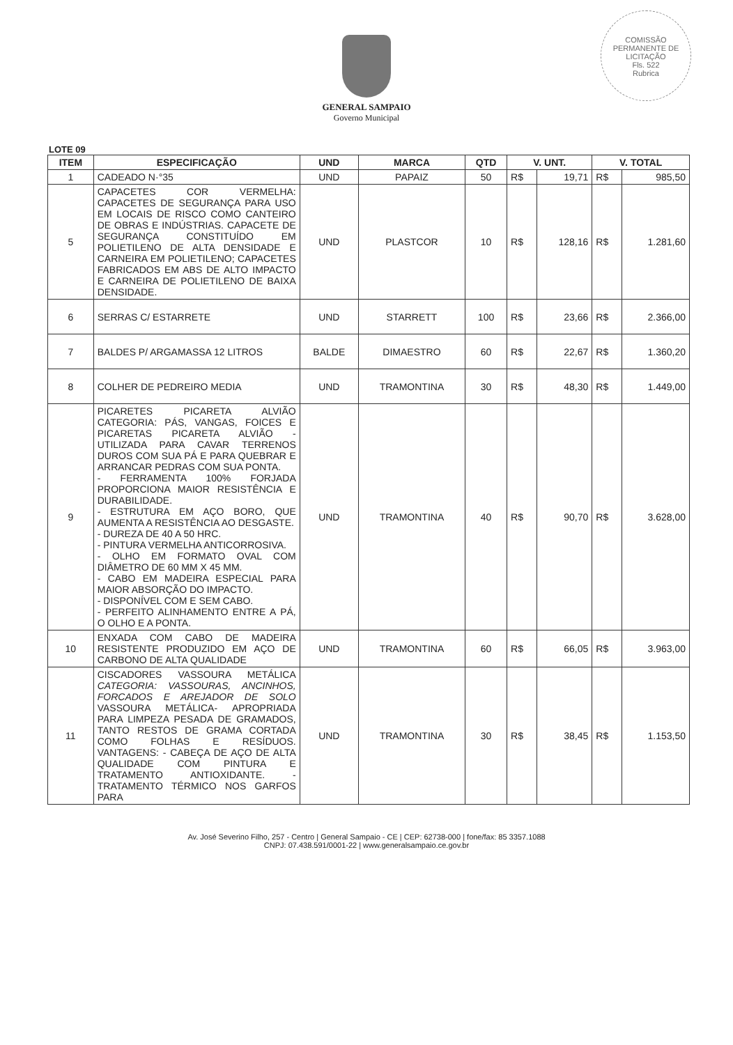COMISSÃO PERMANENTE DE LICITAÇÃO
Fls. 522
Rubrica
GENERAL SAMPAIO
Governo Municipal
LOTE 09
| ITEM | ESPECIFICAÇÃO | UND | MARCA | QTD | V. UNT. | | V. TOTAL | |
| --- | --- | --- | --- | --- | --- | --- | --- | --- |
| 1 | CADEADO N·°35 | UND | PAPAIZ | 50 | R$ | 19,71 | R$ | 985,50 |
| 5 | CAPACETES COR VERMELHA: CAPACETES DE SEGURANÇA PARA USO EM LOCAIS DE RISCO COMO CANTEIRO DE OBRAS E INDÚSTRIAS. CAPACETE DE SEGURANÇA CONSTITUÍDO EM POLIETILENO DE ALTA DENSIDADE E CARNEIRA EM POLIETILENO; CAPACETES FABRICADOS EM ABS DE ALTO IMPACTO E CARNEIRA DE POLIETILENO DE BAIXA DENSIDADE. | UND | PLASTCOR | 10 | R$ | 128,16 | R$ | 1.281,60 |
| 6 | SERRAS C/ ESTARRETE | UND | STARRETT | 100 | R$ | 23,66 | R$ | 2.366,00 |
| 7 | BALDES P/ ARGAMASSA 12 LITROS | BALDE | DIMAESTRO | 60 | R$ | 22,67 | R$ | 1.360,20 |
| 8 | COLHER DE PEDREIRO MEDIA | UND | TRAMONTINA | 30 | R$ | 48,30 | R$ | 1.449,00 |
| 9 | PICARETES PICARETA ALVIÃO CATEGORIA: PÁS, VANGAS, FOICES E PICARETAS PICARETA ALVIÃO - UTILIZADA PARA CAVAR TERRENOS DUROS COM SUA PÁ E PARA QUEBRAR E ARRANCAR PEDRAS COM SUA PONTA. - FERRAMENTA 100% FORJADA PROPORCIONA MAIOR RESISTÊNCIA E DURABILIDADE. - ESTRUTURA EM AÇO BORO, QUE AUMENTA A RESISTÊNCIA AO DESGASTE. - DUREZA DE 40 A 50 HRC. - PINTURA VERMELHA ANTICORROSIVA. - OLHO EM FORMATO OVAL COM DIÂMETRO DE 60 MM X 45 MM. - CABO EM MADEIRA ESPECIAL PARA MAIOR ABSORÇÃO DO IMPACTO. - DISPONÍVEL COM E SEM CABO. - PERFEITO ALINHAMENTO ENTRE A PÁ, O OLHO E A PONTA. | UND | TRAMONTINA | 40 | R$ | 90,70 | R$ | 3.628,00 |
| 10 | ENXADA COM CABO DE MADEIRA RESISTENTE PRODUZIDO EM AÇO DE CARBONO DE ALTA QUALIDADE | UND | TRAMONTINA | 60 | R$ | 66,05 | R$ | 3.963,00 |
| 11 | CISCADORES VASSOURA METÁLICA CATEGORIA: VASSOURAS, ANCINHOS, FORCADOS E AREJADOR DE SOLO VASSOURA METÁLICA- APROPRIADA PARA LIMPEZA PESADA DE GRAMADOS, TANTO RESTOS DE GRAMA CORTADA COMO FOLHAS E RESÍDUOS. VANTAGENS: - CABEÇA DE AÇO DE ALTA QUALIDADE COM PINTURA E TRATAMENTO ANTIOXIDANTE. - TRATAMENTO TÉRMICO NOS GARFOS PARA | UND | TRAMONTINA | 30 | R$ | 38,45 | R$ | 1.153,50 |
Av. José Severino Filho, 257 - Centro | General Sampaio - CE | CEP: 62738-000 | fone/fax: 85 3357.1088
CNPJ: 07.438.591/0001-22 | www.generalsampaio.ce.gov.br